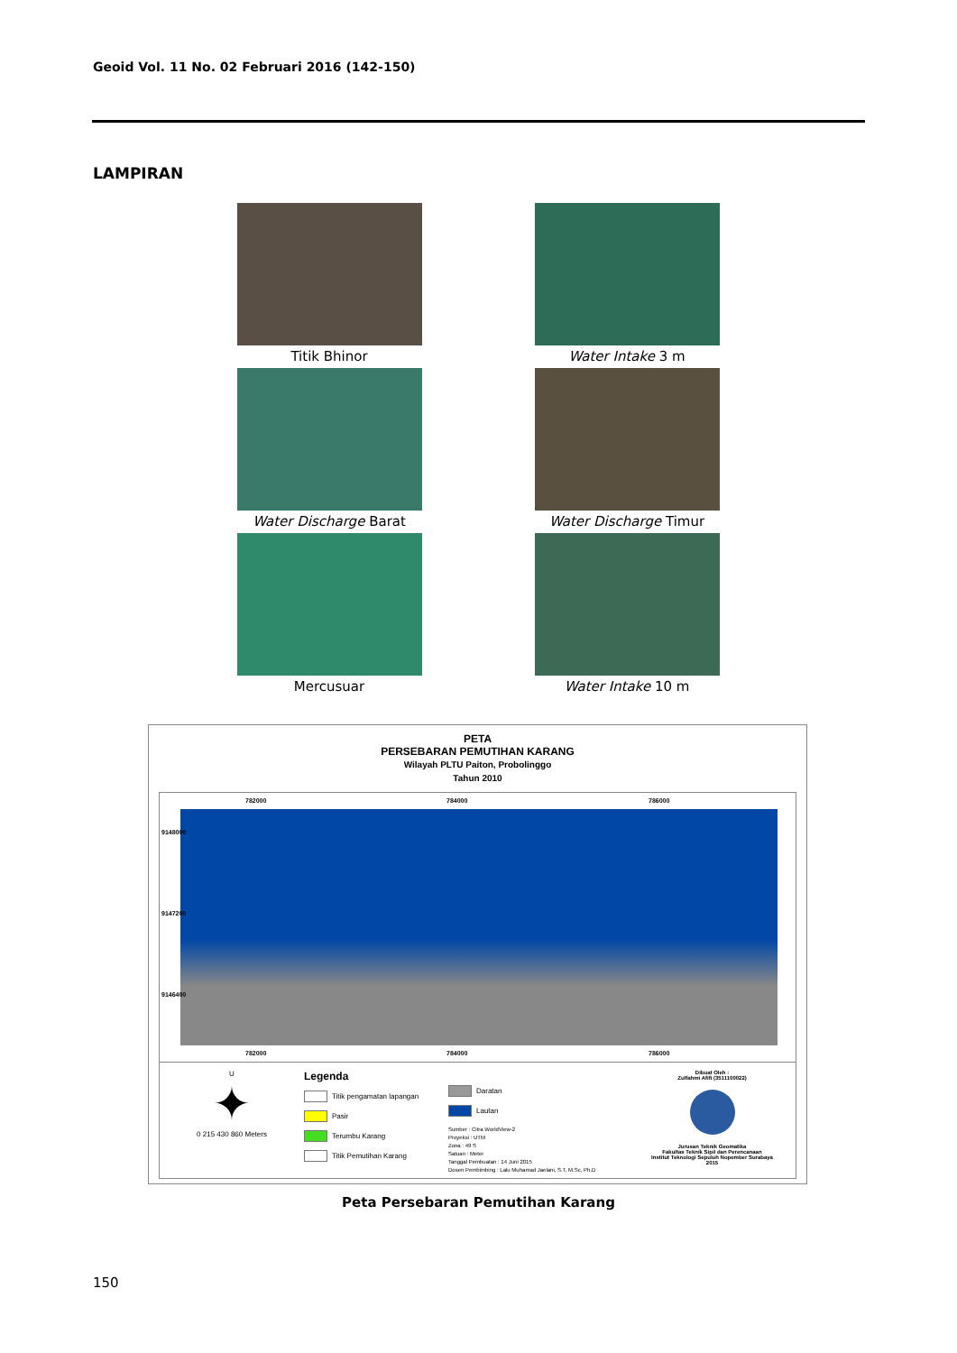Geoid Vol. 11 No. 02 Februari 2016 (142-150)
LAMPIRAN
Titik Bhinor
Water Intake 3 m
Water Discharge Barat
Water Discharge Timur
Mercusuar
Water Intake 10 m
PETA
PERSEBARAN PEMUTIHAN KARANG
Wilayah PLTU Paiton, Probolinggo
Tahun 2010
782000 784000 786000
782000 784000 786000
9148000
9147200
9146400
U
✦
0 215 430 860 Meters
Legenda
Titik pengamatan lapangan
Pasir
Terumbu Karang
Titik Pemutihan Karang
Daratan
Lautan
Sumber : Citra WorldView-2
Proyeksi : UTM
Zona : 49 S
Satuan : Meter
Tanggal Pembuatan : 14 Juni 2015
Dosen Pembimbing : Lalu Muhamad Jaelani, S.T, M.Sc, Ph.D
Dibuat Oleh :
Zulfahmi Afifi (3511100022)
Jurusan Teknik Geomatika
Fakultas Teknik Sipil dan Perencanaan
Institut Teknologi Sepuluh Nopember Surabaya
2015
Peta Persebaran Pemutihan Karang
150